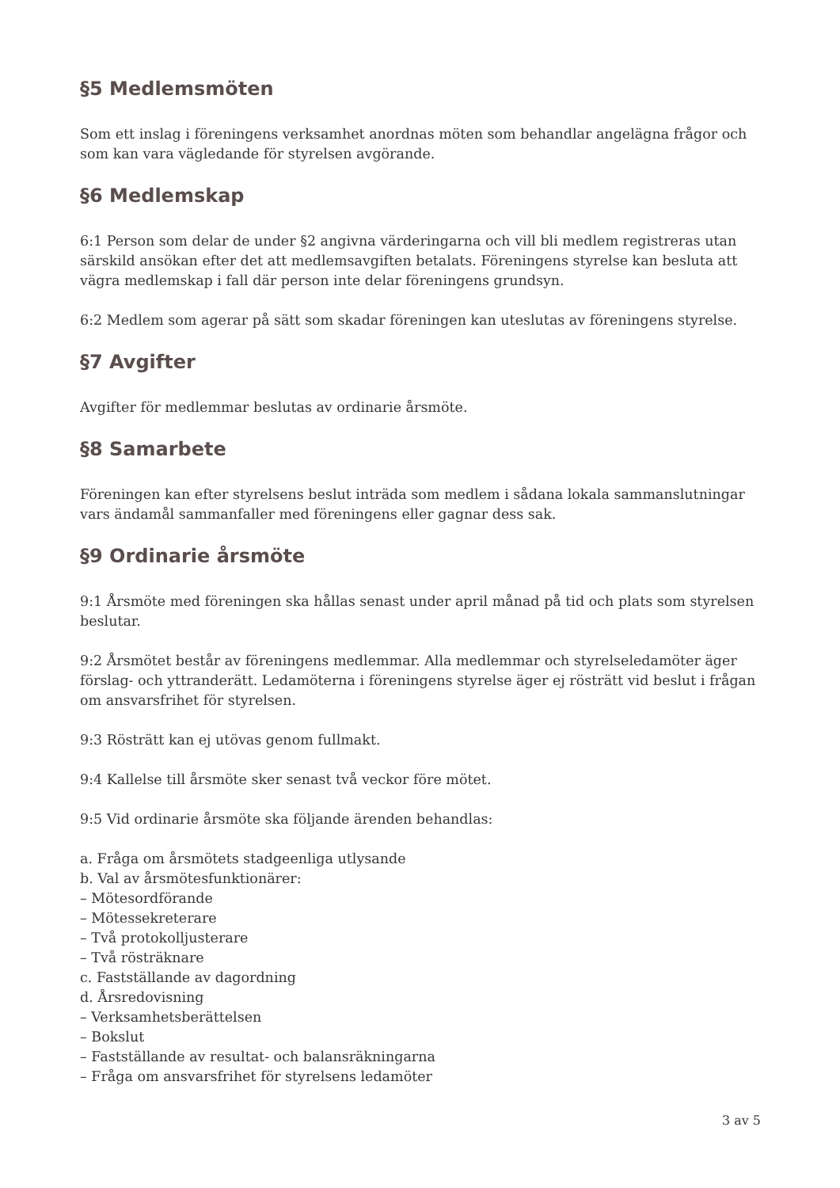§5 Medlemsmöten
Som ett inslag i föreningens verksamhet anordnas möten som behandlar angelägna frågor och som kan vara vägledande för styrelsen avgörande.
§6 Medlemskap
6:1 Person som delar de under §2 angivna värderingarna och vill bli medlem registreras utan särskild ansökan efter det att medlemsavgiften betalats. Föreningens styrelse kan besluta att vägra medlemskap i fall där person inte delar föreningens grundsyn.
6:2 Medlem som agerar på sätt som skadar föreningen kan uteslutas av föreningens styrelse.
§7 Avgifter
Avgifter för medlemmar beslutas av ordinarie årsmöte.
§8 Samarbete
Föreningen kan efter styrelsens beslut inträda som medlem i sådana lokala sammanslutningar vars ändamål sammanfaller med föreningens eller gagnar dess sak.
§9 Ordinarie årsmöte
9:1 Årsmöte med föreningen ska hållas senast under april månad på tid och plats som styrelsen beslutar.
9:2 Årsmötet består av föreningens medlemmar. Alla medlemmar och styrelseledamöter äger förslag- och yttranderätt. Ledamöterna i föreningens styrelse äger ej rösträtt vid beslut i frågan om ansvarsfrihet för styrelsen.
9:3 Rösträtt kan ej utövas genom fullmakt.
9:4 Kallelse till årsmöte sker senast två veckor före mötet.
9:5 Vid ordinarie årsmöte ska följande ärenden behandlas:
a. Fråga om årsmötets stadgeenliga utlysande
b. Val av årsmötesfunktionärer:
– Mötesordförande
– Mötessekreterare
– Två protokolljusterare
– Två rösträknare
c. Fastställande av dagordning
d. Årsredovisning
– Verksamhetsberättelsen
– Bokslut
– Fastställande av resultat- och balansräkningarna
– Fråga om ansvarsfrihet för styrelsens ledamöter
3 av 5